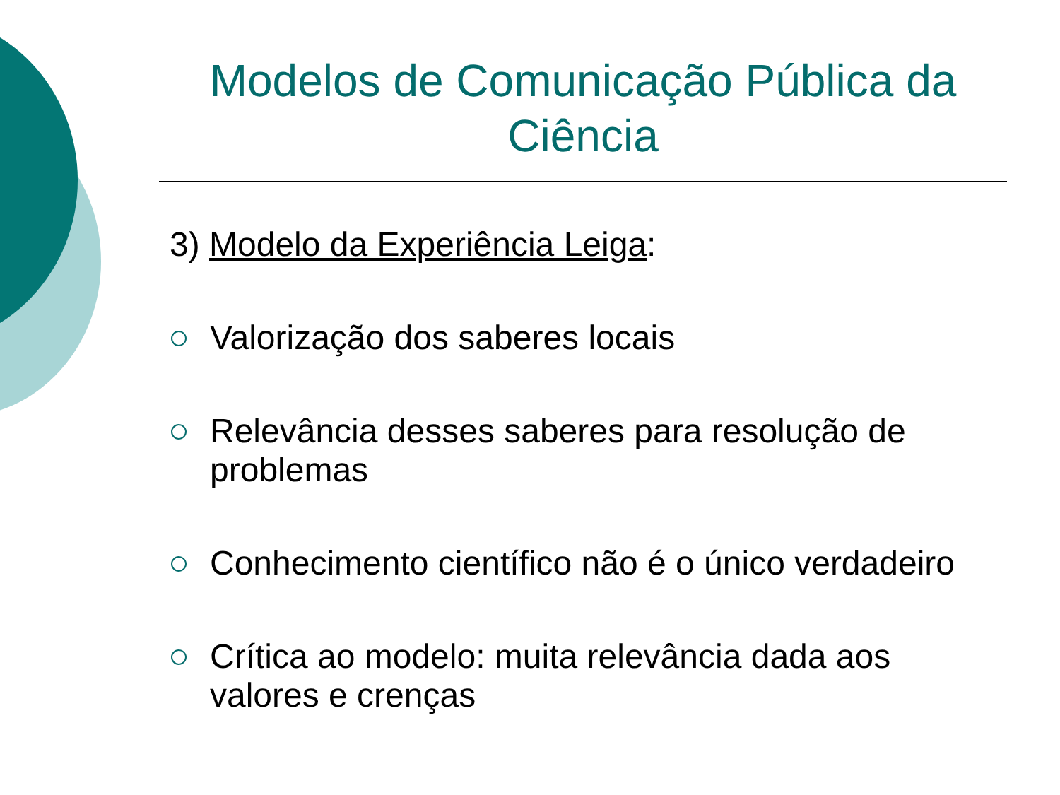Modelos de Comunicação Pública da Ciência
3) Modelo da Experiência Leiga:
Valorização dos saberes locais
Relevância desses saberes para resolução de problemas
Conhecimento científico não é o único verdadeiro
Crítica ao modelo: muita relevância dada aos valores e crenças